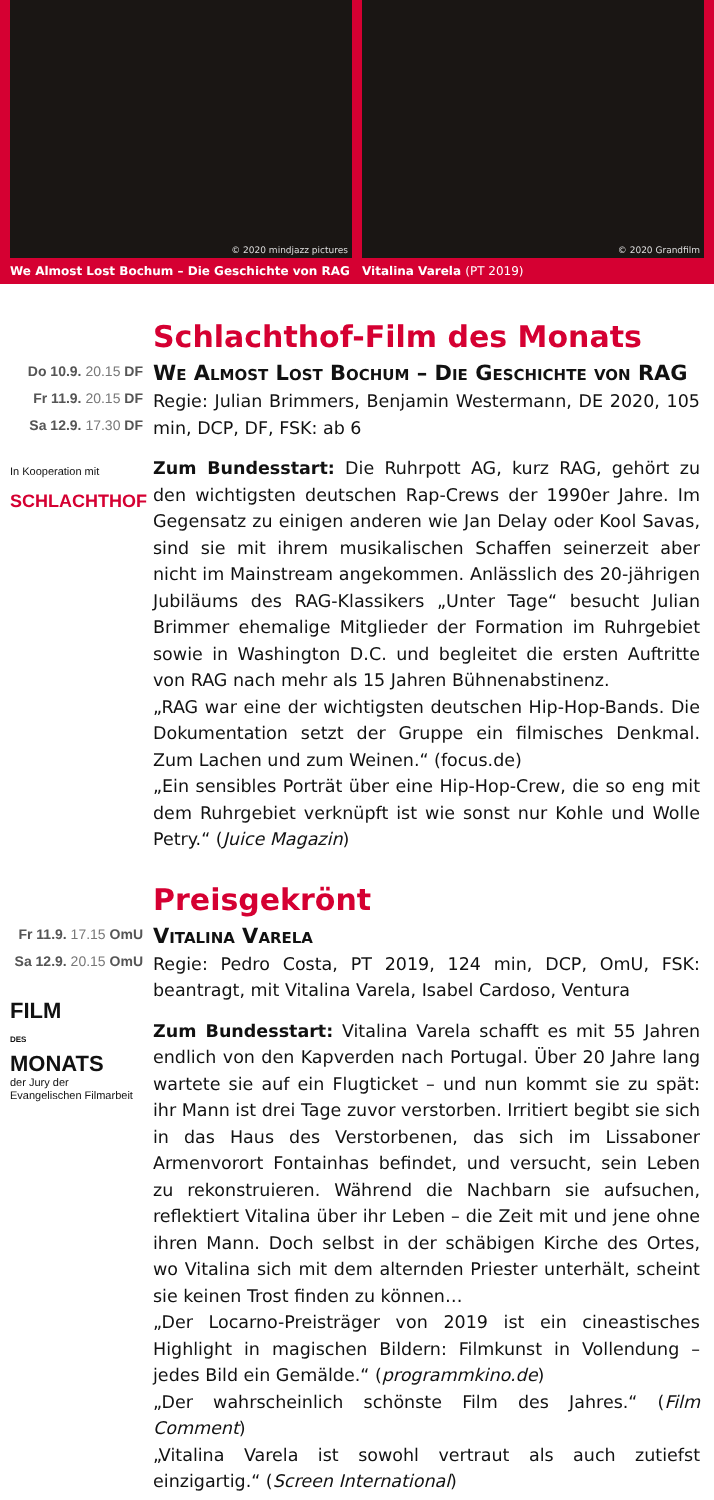© 2020 mindjazz pictures
We Almost Lost Bochum – Die Geschichte von RAG
© 2020 Grandfilm
Vitalina Varela (PT 2019)
Do 10.9. 20.15 DF
Fr 11.9. 20.15 DF
Sa 12.9. 17.30 DF
In Kooperation mit
SCHLACHTHOF
Schlachthof-Film des Monats
We Almost Lost Bochum – Die Geschichte von RAG
Regie: Julian Brimmers, Benjamin Westermann, DE 2020, 105 min, DCP, DF, FSK: ab 6
Zum Bundesstart: Die Ruhrpott AG, kurz RAG, gehört zu den wichtigsten deutschen Rap-Crews der 1990er Jahre. Im Gegensatz zu einigen anderen wie Jan Delay oder Kool Savas, sind sie mit ihrem musikalischen Schaffen seinerzeit aber nicht im Mainstream angekommen. Anlässlich des 20-jährigen Jubiläums des RAG-Klassikers „Unter Tage“ besucht Julian Brimmer ehemalige Mitglieder der Formation im Ruhrgebiet sowie in Washington D.C. und begleitet die ersten Auftritte von RAG nach mehr als 15 Jahren Bühnenabstinenz.
„RAG war eine der wichtigsten deutschen Hip-Hop-Bands. Die Dokumentation setzt der Gruppe ein filmisches Denkmal. Zum Lachen und zum Weinen.“ (focus.de)
„Ein sensibles Porträt über eine Hip-Hop-Crew, die so eng mit dem Ruhrgebiet verknüpft ist wie sonst nur Kohle und Wolle Petry.“ (Juice Magazin)
Fr 11.9. 17.15 OmU
Sa 12.9. 20.15 OmU
FILM
DES
MONATS
der Jury der
Evangelischen Filmarbeit
Preisgekrönt
Vitalina Varela
Regie: Pedro Costa, PT 2019, 124 min, DCP, OmU, FSK: beantragt, mit Vitalina Varela, Isabel Cardoso, Ventura
Zum Bundesstart: Vitalina Varela schafft es mit 55 Jahren endlich von den Kapverden nach Portugal. Über 20 Jahre lang wartete sie auf ein Flugticket – und nun kommt sie zu spät: ihr Mann ist drei Tage zuvor verstorben. Irritiert begibt sie sich in das Haus des Verstorbenen, das sich im Lissaboner Armenvorort Fontainhas befindet, und versucht, sein Leben zu rekonstruieren. Während die Nachbarn sie aufsuchen, reflektiert Vitalina über ihr Leben – die Zeit mit und jene ohne ihren Mann. Doch selbst in der schäbigen Kirche des Ortes, wo Vitalina sich mit dem alternden Priester unterhält, scheint sie keinen Trost finden zu können…
„Der Locarno-Preisträger von 2019 ist ein cineastisches Highlight in magischen Bildern: Filmkunst in Vollendung – jedes Bild ein Gemälde.“ (programmkino.de)
„Der wahrscheinlich schönste Film des Jahres.“ (Film Comment)
„Vitalina Varela ist sowohl vertraut als auch zutiefst einzigartig.“ (Screen International)